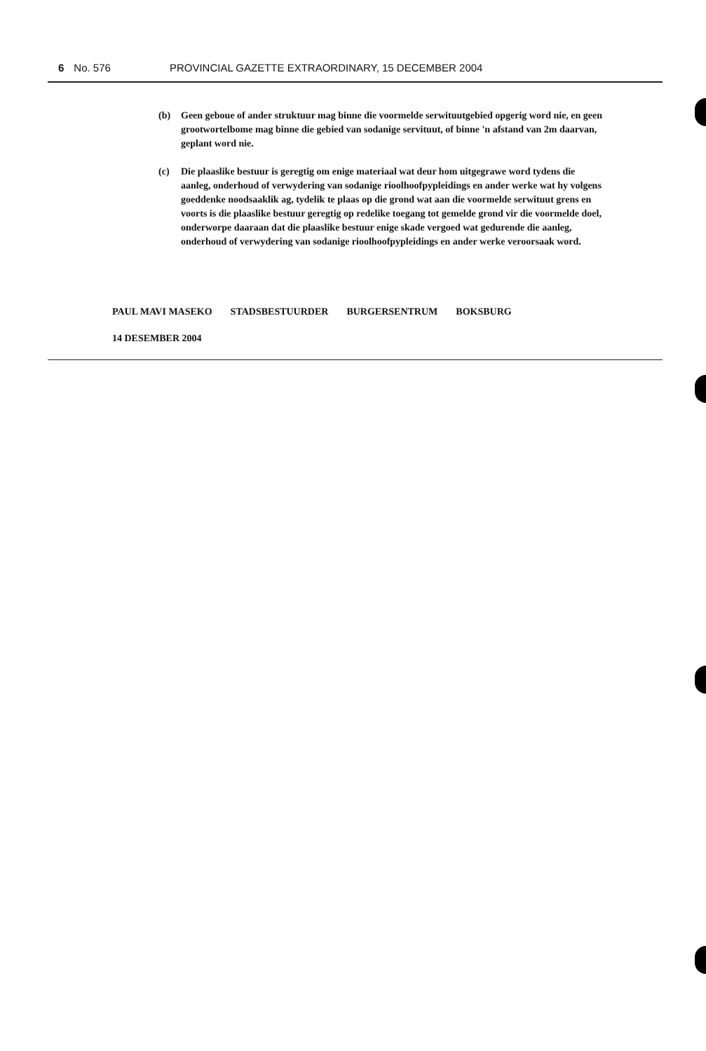6 No. 576 PROVINCIAL GAZETTE EXTRAORDINARY, 15 DECEMBER 2004
(b) Geen geboue of ander struktuur mag binne die voormelde serwituutgebied opgerig word nie, en geen grootwortelbome mag binne die gebied van sodanige servituut, of binne 'n afstand van 2m daarvan, geplant word nie.
(c) Die plaaslike bestuur is geregtig om enige materiaal wat deur hom uitgegrawe word tydens die aanleg, onderhoud of verwydering van sodanige rioolhoofpypleidings en ander werke wat hy volgens goeddenke noodsaaklik ag, tydelik te plaas op die grond wat aan die voormelde serwituut grens en voorts is die plaaslike bestuur geregtig op redelike toegang tot gemelde grond vir die voormelde doel, onderworpe daaraan dat die plaaslike bestuur enige skade vergoed wat gedurende die aanleg, onderhoud of verwydering van sodanige rioolhoofpypleidings en ander werke veroorsaak word.
PAUL MAVI MASEKO STADSBESTUURDER BURGERSENTRUM BOKSBURG
14 DESEMBER 2004